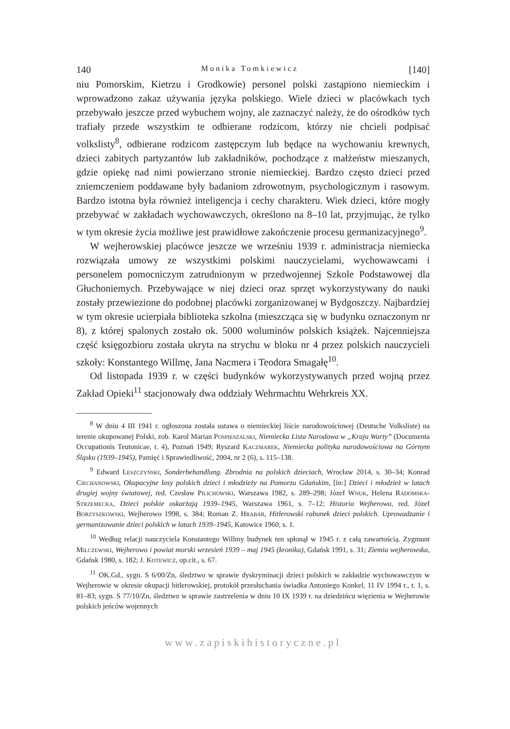140 Monika Tomkiewicz [140]
niu Pomorskim, Kietrzu i Grodkowie) personel polski zastąpiono niemieckim i wprowadzono zakaz używania języka polskiego. Wiele dzieci w placówkach tych przebywało jeszcze przed wybuchem wojny, ale zaznaczyć należy, że do ośrodków tych trafiały przede wszystkim te odbierane rodzicom, którzy nie chcieli podpisać volkslisty<sup>8</sup>, odbierane rodzicom zastępczym lub będące na wychowaniu krewnych, dzieci zabitych partyzantów lub zakładników, pochodzące z małżeństw mieszanych, gdzie opiekę nad nimi powierzano stronie niemieckiej. Bardzo często dzieci przed zniemczeniem poddawane były badaniom zdrowotnym, psychologicznym i rasowym. Bardzo istotna była również inteligencja i cechy charakteru. Wiek dzieci, które mogły przebywać w zakładach wychowawczych, określono na 8–10 lat, przyjmując, że tylko w tym okresie życia możliwe jest prawidłowe zakończenie procesu germanizacyjnego<sup>9</sup>.
W wejherowskiej placówce jeszcze we wrześniu 1939 r. administracja niemiecka rozwiązała umowy ze wszystkimi polskimi nauczycielami, wychowawcami i personelem pomocniczym zatrudnionym w przedwojennej Szkole Podstawowej dla Głuchoniemych. Przebywające w niej dzieci oraz sprzęt wykorzystywany do nauki zostały przewiezione do podobnej placówki zorganizowanej w Bydgoszczy. Najbardziej w tym okresie ucierpiała biblioteka szkolna (mieszcząca się w budynku oznaczonym nr 8), z której spalonych zostało ok. 5000 woluminów polskich książek. Najcenniejsza część księgozbioru została ukryta na strychu w bloku nr 4 przez polskich nauczycieli szkoły: Konstantego Willmę, Jana Nacmera i Teodora Smagałę<sup>10</sup>.
Od listopada 1939 r. w części budynków wykorzystywanych przed wojną przez Zakład Opieki<sup>11</sup> stacjonowały dwa oddziały Wehrmachtu Wehrkreis XX.
<sup>8</sup> W dniu 4 III 1941 r. ogłoszona została ustawa o niemieckiej liście narodowościowej (Deutsche Volksliste) na terenie okupowanej Polski, zob. Karol Marian Pospieszalski, Niemiecka Lista Narodowa w „Kraju Warty” (Documenta Occupationis Teutonicae, t. 4), Poznań 1949; Ryszard Kaczmarek, Niemiecka polityka narodowościowa na Górnym Śląsku (1939–1945), Pamięć i Sprawiedliwość, 2004, nr 2 (6), s. 115–138.
<sup>9</sup> Edward Leszczyński, Sonderbehandlung. Zbrodnia na polskich dzieciach, Wrocław 2014, s. 30–34; Konrad Ciechanowski, Okupacyjne losy polskich dzieci i młodzieży na Pomorzu Gdańskim, [in:] Dzieci i młodzież w latach drugiej wojny światowej, red. Czesław Pilichowski, Warszawa 1982, s. 289–298; Józef Wnuk, Helena Radomska-Strzemecka, Dzieci polskie oskarżają 1939–1945, Warszawa 1961, s. 7–12; Historia Wejherowa, red. Józef Borzyszkowski, Wejherowo 1998, s. 384; Roman Z. Hrabar, Hitlerowski rabunek dzieci polskich. Uprowadzanie i germanizowanie dzieci polskich w latach 1939–1945, Katowice 1960, s. 1.
<sup>10</sup> Według relacji nauczyciela Konstantego Willmy budynek ten spłonął w 1945 r. z całą zawartością. Zygmunt Milczewski, Wejherowo i powiat morski wrzesień 1939 – maj 1945 (kronika), Gdańsk 1991, s. 31; Ziemia wejherowska, Gdańsk 1980, s. 182; J. Kotewicz, op.cit., s. 67.
<sup>11</sup> OK.Gd., sygn. S 6/00/Zn, śledztwo w sprawie dyskryminacji dzieci polskich w zakładzie wychowawczym w Wejherowie w okresie okupacji hitlerowskiej, protokół przesłuchania świadka Antoniego Konkel, 11 IV 1994 r., t. 1, s. 81–83; sygn. S 77/10/Zn, śledztwo w sprawie zastrzelenia w dniu 10 IX 1939 r. na dziedzińcu więzienia w Wejherowie polskich jeńców wojennych
www.zapiskihistoryczne.pl